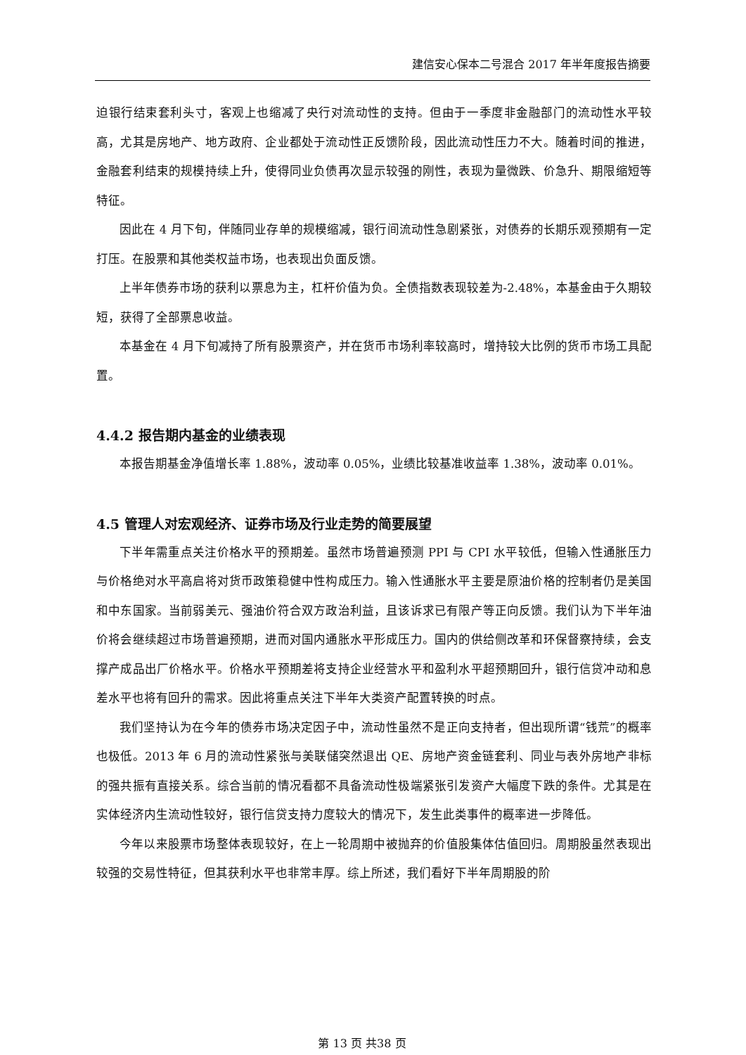建信安心保本二号混合 2017 年半年度报告摘要
迫银行结束套利头寸，客观上也缩减了央行对流动性的支持。但由于一季度非金融部门的流动性水平较高，尤其是房地产、地方政府、企业都处于流动性正反馈阶段，因此流动性压力不大。随着时间的推进，金融套利结束的规模持续上升，使得同业负债再次显示较强的刚性，表现为量微跌、价急升、期限缩短等特征。
因此在 4 月下旬，伴随同业存单的规模缩减，银行间流动性急剧紧张，对债券的长期乐观预期有一定打压。在股票和其他类权益市场，也表现出负面反馈。
上半年债券市场的获利以票息为主，杠杆价值为负。全债指数表现较差为-2.48%，本基金由于久期较短，获得了全部票息收益。
本基金在 4 月下旬减持了所有股票资产，并在货币市场利率较高时，增持较大比例的货币市场工具配置。
4.4.2 报告期内基金的业绩表现
本报告期基金净值增长率 1.88%，波动率 0.05%，业绩比较基准收益率 1.38%，波动率 0.01%。
4.5 管理人对宏观经济、证券市场及行业走势的简要展望
下半年需重点关注价格水平的预期差。虽然市场普遍预测 PPI 与 CPI 水平较低，但输入性通胀压力与价格绝对水平高启将对货币政策稳健中性构成压力。输入性通胀水平主要是原油价格的控制者仍是美国和中东国家。当前弱美元、强油价符合双方政治利益，且该诉求已有限产等正向反馈。我们认为下半年油价将会继续超过市场普遍预期，进而对国内通胀水平形成压力。国内的供给侧改革和环保督察持续，会支撑产成品出厂价格水平。价格水平预期差将支持企业经营水平和盈利水平超预期回升，银行信贷冲动和息差水平也将有回升的需求。因此将重点关注下半年大类资产配置转换的时点。
我们坚持认为在今年的债券市场决定因子中，流动性虽然不是正向支持者，但出现所谓“钱荒”的概率也极低。2013 年 6 月的流动性紧张与美联储突然退出 QE、房地产资金链套利、同业与表外房地产非标的强共振有直接关系。综合当前的情况看都不具备流动性极端紧张引发资产大幅度下跌的条件。尤其是在实体经济内生流动性较好，银行信贷支持力度较大的情况下，发生此类事件的概率进一步降低。
今年以来股票市场整体表现较好，在上一轮周期中被抛弃的价值股集体估值回归。周期股虽然表现出较强的交易性特征，但其获利水平也非常丰厚。综上所述，我们看好下半年周期股的阶
第 13 页 共38 页